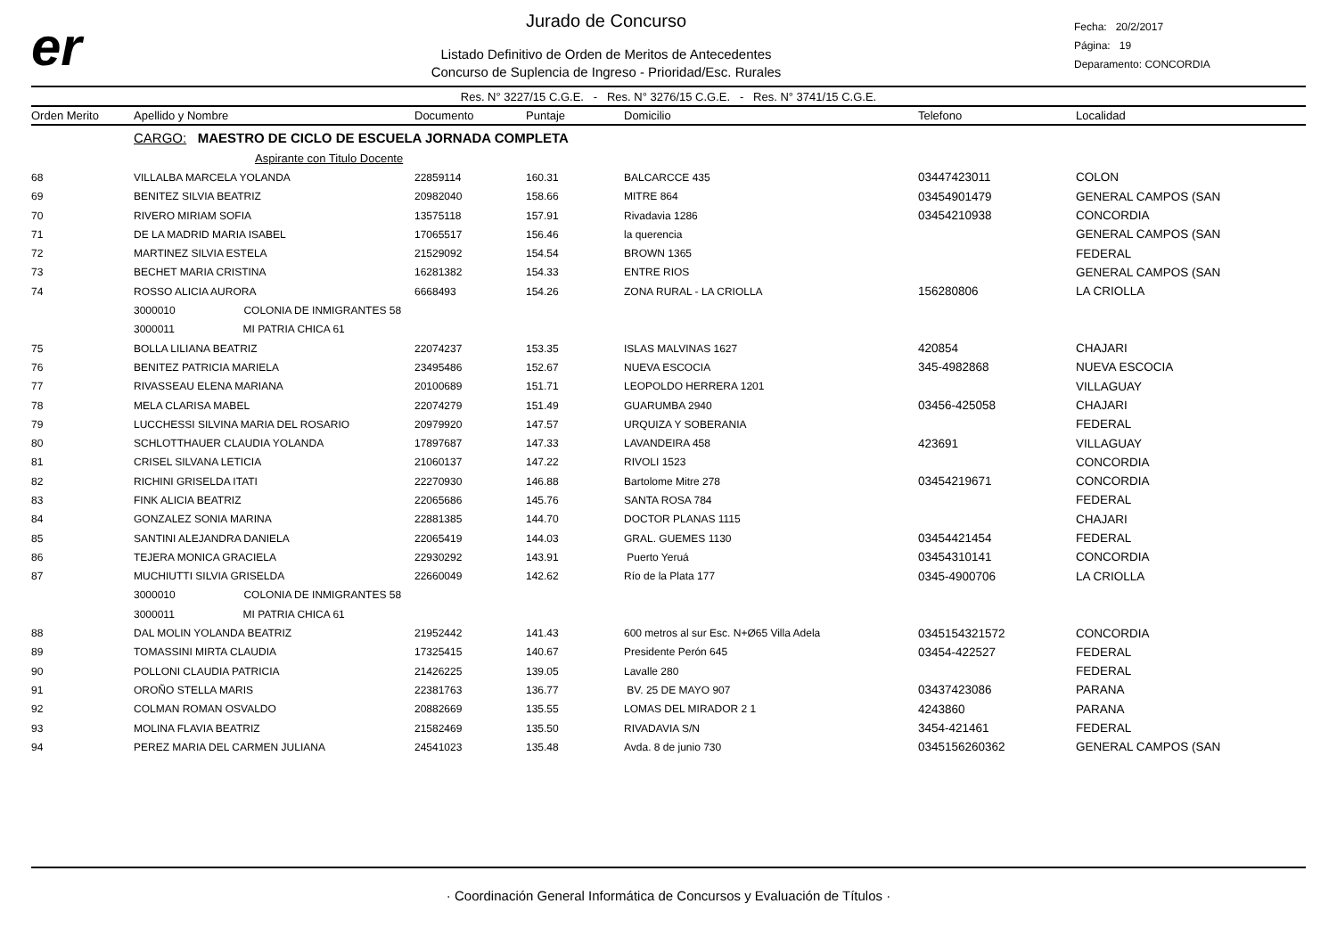er
Jurado de Concurso
Listado Definitivo de Orden de Meritos de Antecedentes
Concurso de Suplencia de Ingreso - Prioridad/Esc. Rurales
Fecha: 20/2/2017
Página: 19
Deparamento: CONCORDIA
Res. N° 3227/15 C.G.E. - Res. N° 3276/15 C.G.E. - Res. N° 3741/15 C.G.E.
| Orden Merito | Apellido y Nombre | Documento | Puntaje | Domicilio | Telefono | Localidad |
| --- | --- | --- | --- | --- | --- | --- |
| | CARGO: MAESTRO DE CICLO DE ESCUELA JORNADA COMPLETA | | | | | |
| | Aspirante con Titulo Docente | | | | | |
| 68 | VILLALBA MARCELA YOLANDA | 22859114 | 160.31 | BALCARCCE 435 | 03447423011 | COLON |
| 69 | BENITEZ SILVIA BEATRIZ | 20982040 | 158.66 | MITRE 864 | 03454901479 | GENERAL CAMPOS (SAN |
| 70 | RIVERO MIRIAM SOFIA | 13575118 | 157.91 | Rivadavia 1286 | 03454210938 | CONCORDIA |
| 71 | DE LA MADRID MARIA ISABEL | 17065517 | 156.46 | la querencia | | GENERAL CAMPOS (SAN |
| 72 | MARTINEZ SILVIA ESTELA | 21529092 | 154.54 | BROWN 1365 | | FEDERAL |
| 73 | BECHET MARIA CRISTINA | 16281382 | 154.33 | ENTRE RIOS | | GENERAL CAMPOS (SAN |
| 74 | ROSSO ALICIA AURORA | 6668493 | 154.26 | ZONA RURAL - LA CRIOLLA | 156280806 | LA CRIOLLA |
| | 3000010 COLONIA DE INMIGRANTES 58 | | | | | |
| | 3000011 MI PATRIA CHICA 61 | | | | | |
| 75 | BOLLA LILIANA BEATRIZ | 22074237 | 153.35 | ISLAS MALVINAS 1627 | 420854 | CHAJARI |
| 76 | BENITEZ PATRICIA MARIELA | 23495486 | 152.67 | NUEVA ESCOCIA | 345-4982868 | NUEVA ESCOCIA |
| 77 | RIVASSEAU ELENA MARIANA | 20100689 | 151.71 | LEOPOLDO HERRERA 1201 | | VILLAGUAY |
| 78 | MELA CLARISA MABEL | 22074279 | 151.49 | GUARUMBA 2940 | 03456-425058 | CHAJARI |
| 79 | LUCCHESSI SILVINA MARIA DEL ROSARIO | 20979920 | 147.57 | URQUIZA Y SOBERANIA | | FEDERAL |
| 80 | SCHLOTTHAUER CLAUDIA YOLANDA | 17897687 | 147.33 | LAVANDEIRA 458 | 423691 | VILLAGUAY |
| 81 | CRISEL SILVANA LETICIA | 21060137 | 147.22 | RIVOLI 1523 | | CONCORDIA |
| 82 | RICHINI GRISELDA ITATI | 22270930 | 146.88 | Bartolome Mitre 278 | 03454219671 | CONCORDIA |
| 83 | FINK ALICIA BEATRIZ | 22065686 | 145.76 | SANTA ROSA 784 | | FEDERAL |
| 84 | GONZALEZ SONIA MARINA | 22881385 | 144.70 | DOCTOR PLANAS 1115 | | CHAJARI |
| 85 | SANTINI ALEJANDRA DANIELA | 22065419 | 144.03 | GRAL. GUEMES 1130 | 03454421454 | FEDERAL |
| 86 | TEJERA MONICA GRACIELA | 22930292 | 143.91 | Puerto Yeruá | 03454310141 | CONCORDIA |
| 87 | MUCHIUTTI SILVIA GRISELDA | 22660049 | 142.62 | Río de la Plata 177 | 0345-4900706 | LA CRIOLLA |
| | 3000010 COLONIA DE INMIGRANTES 58 | | | | | |
| | 3000011 MI PATRIA CHICA 61 | | | | | |
| 88 | DAL MOLIN YOLANDA BEATRIZ | 21952442 | 141.43 | 600 metros al sur Esc. N+Ø65 Villa Adela | 0345154321572 | CONCORDIA |
| 89 | TOMASSINI MIRTA CLAUDIA | 17325415 | 140.67 | Presidente Perón 645 | 03454-422527 | FEDERAL |
| 90 | POLLONI CLAUDIA PATRICIA | 21426225 | 139.05 | Lavalle 280 | | FEDERAL |
| 91 | OROÑO STELLA MARIS | 22381763 | 136.77 | BV. 25 DE MAYO 907 | 03437423086 | PARANA |
| 92 | COLMAN ROMAN OSVALDO | 20882669 | 135.55 | LOMAS DEL MIRADOR 2 1 | 4243860 | PARANA |
| 93 | MOLINA FLAVIA BEATRIZ | 21582469 | 135.50 | RIVADAVIA S/N | 3454-421461 | FEDERAL |
| 94 | PEREZ MARIA DEL CARMEN JULIANA | 24541023 | 135.48 | Avda. 8 de junio 730 | 0345156260362 | GENERAL CAMPOS (SAN |
· Coordinación General Informática de Concursos y Evaluación de Títulos ·